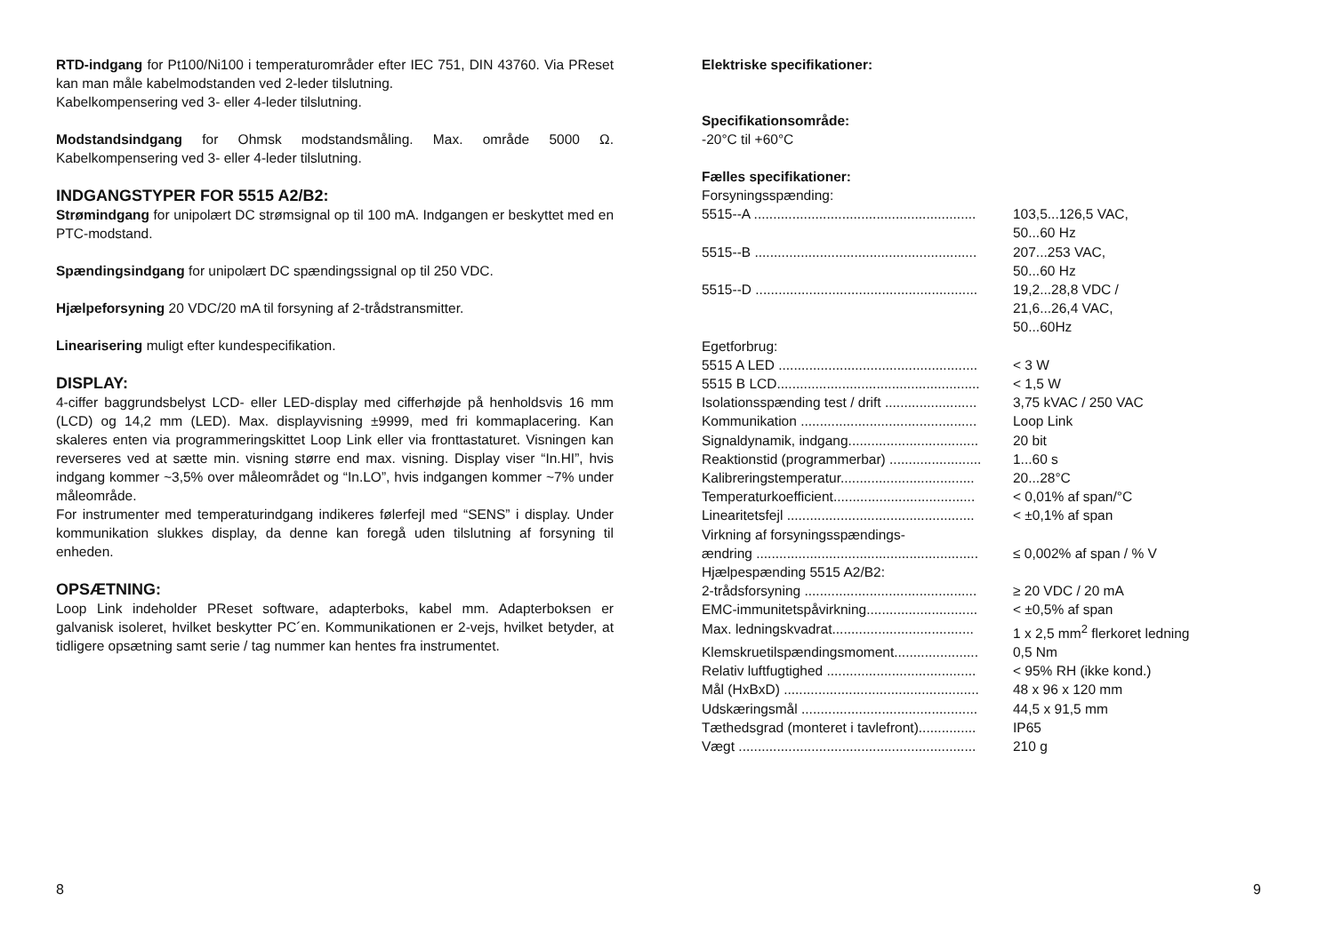RTD-indgang for Pt100/Ni100 i temperaturområder efter IEC 751, DIN 43760. Via PReset kan man måle kabelmodstanden ved 2-leder tilslutning.
Kabelkompensering ved 3- eller 4-leder tilslutning.
Modstandsindgang for Ohmsk modstandsmåling. Max. område 5000 Ω. Kabelkompensering ved 3- eller 4-leder tilslutning.
INDGANGSTYPER FOR 5515 A2/B2:
Strømindgang for unipolært DC strømsignal op til 100 mA. Indgangen er beskyttet med en PTC-modstand.
Spændingsindgang for unipolært DC spændingssignal op til 250 VDC.
Hjælpeforsyning 20 VDC/20 mA til forsyning af 2-trådstransmitter.
Linearisering muligt efter kundespecifikation.
DISPLAY:
4-ciffer baggrundsbelyst LCD- eller LED-display med cifferhøjde på henholdsvis 16 mm (LCD) og 14,2 mm (LED). Max. displayvisning ±9999, med fri kommaplacering. Kan skaleres enten via programmeringskittet Loop Link eller via fronttastaturet. Visningen kan reverseres ved at sætte min. visning større end max. visning. Display viser “In.HI”, hvis indgang kommer ~3,5% over måleområdet og “In.LO”, hvis indgangen kommer ~7% under måleområde.
For instrumenter med temperaturindgang indikeres følerfejl med “SENS” i display. Under kommunikation slukkes display, da denne kan foregå uden tilslutning af forsyning til enheden.
OPSÆTNING:
Loop Link indeholder PReset software, adapterboks, kabel mm. Adapterboksen er galvanisk isoleret, hvilket beskytter PC´en. Kommunikationen er 2-vejs, hvilket betyder, at tidligere opsætning samt serie / tag nummer kan hentes fra instrumentet.
Elektriske specifikationer:
Specifikationsområde:
-20°C til +60°C
Fælles specifikationer:
| Forsyningsspænding: | |
| 5515--A .......................................................... | 103,5...126,5 VAC, 50...60 Hz |
| 5515--B .......................................................... | 207...253 VAC, 50...60 Hz |
| 5515--D .......................................................... | 19,2...28,8 VDC / 21,6...26,4 VAC, 50...60Hz |
| Egetforbrug: | |
| 5515 A LED .................................................... | < 3 W |
| 5515 B LCD..................................................... | < 1,5 W |
| Isolationsspænding test / drift ........................ | 3,75 kVAC / 250 VAC |
| Kommunikation .............................................. | Loop Link |
| Signaldynamik, indgang.................................. | 20 bit |
| Reaktionstid (programmerbar) ........................ | 1...60 s |
| Kalibreringstemperatur................................... | 20...28°C |
| Temperaturkoefficient..................................... | < 0,01% af span/°C |
| Linearitetsfejl ................................................. | < ±0,1% af span |
| Virkning af forsyningsspændings- | |
| ændring .......................................................... | ≤ 0,002% af span / % V |
| Hjælpespænding 5515 A2/B2: | |
| 2-trådsforsyning ............................................. | ≥ 20 VDC / 20 mA |
| EMC-immunitetspåvirkning............................. | < ±0,5% af span |
| Max. ledningskvadrat..................................... | 1 x 2,5 mm<sup>2</sup> flerkoret ledning |
| Klemskruetilspændingsmoment...................... | 0,5 Nm |
| Relativ luftfugtighed ....................................... | < 95% RH (ikke kond.) |
| Mål (HxBxD) ................................................... | 48 x 96 x 120 mm |
| Udskæringsmål .............................................. | 44,5 x 91,5 mm |
| Tæthedsgrad (monteret i tavlefront)............... | IP65 |
| Vægt .............................................................. | 210 g |
8 9